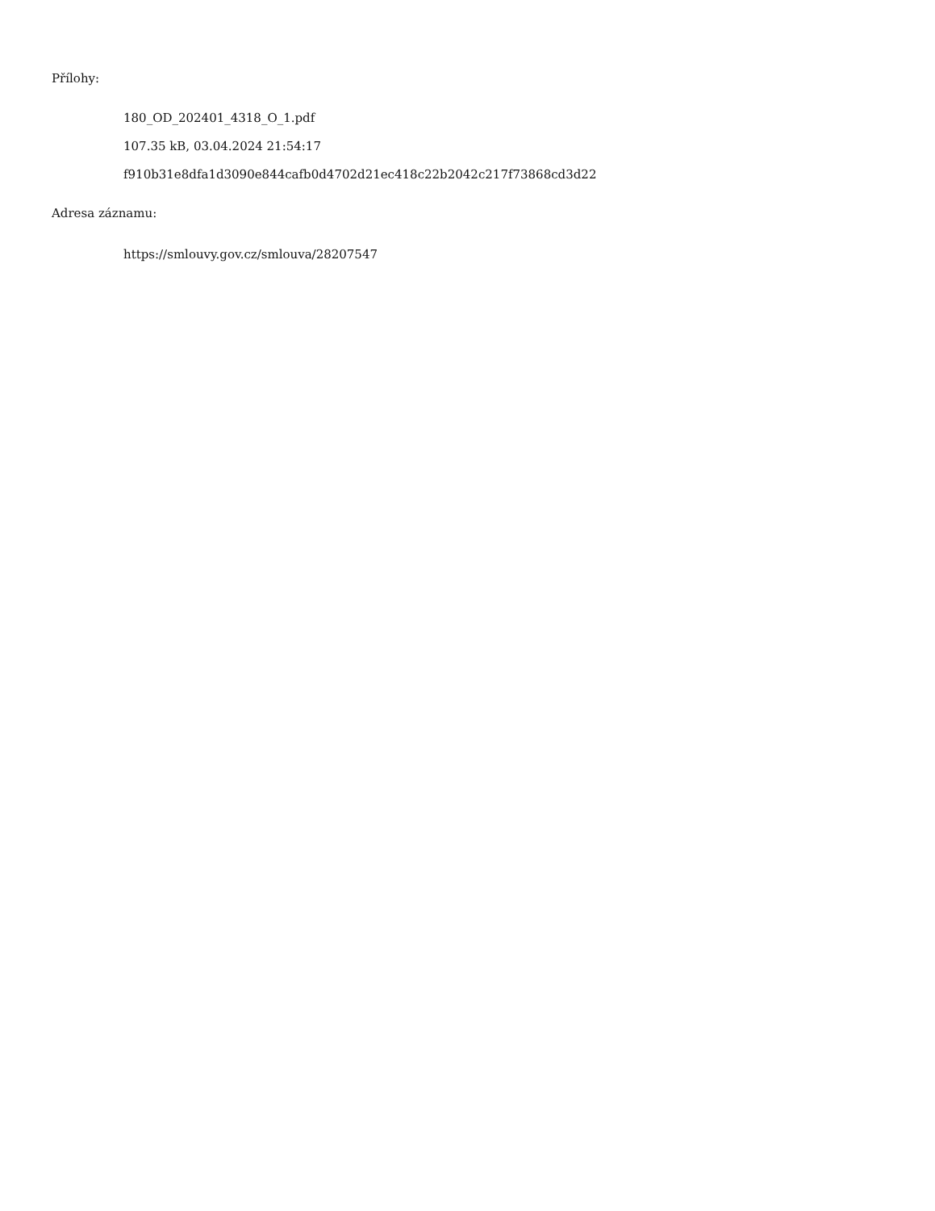Přílohy:
180_OD_202401_4318_O_1.pdf
107.35 kB, 03.04.2024 21:54:17
f910b31e8dfa1d3090e844cafb0d4702d21ec418c22b2042c217f73868cd3d22
Adresa záznamu:
https://smlouvy.gov.cz/smlouva/28207547